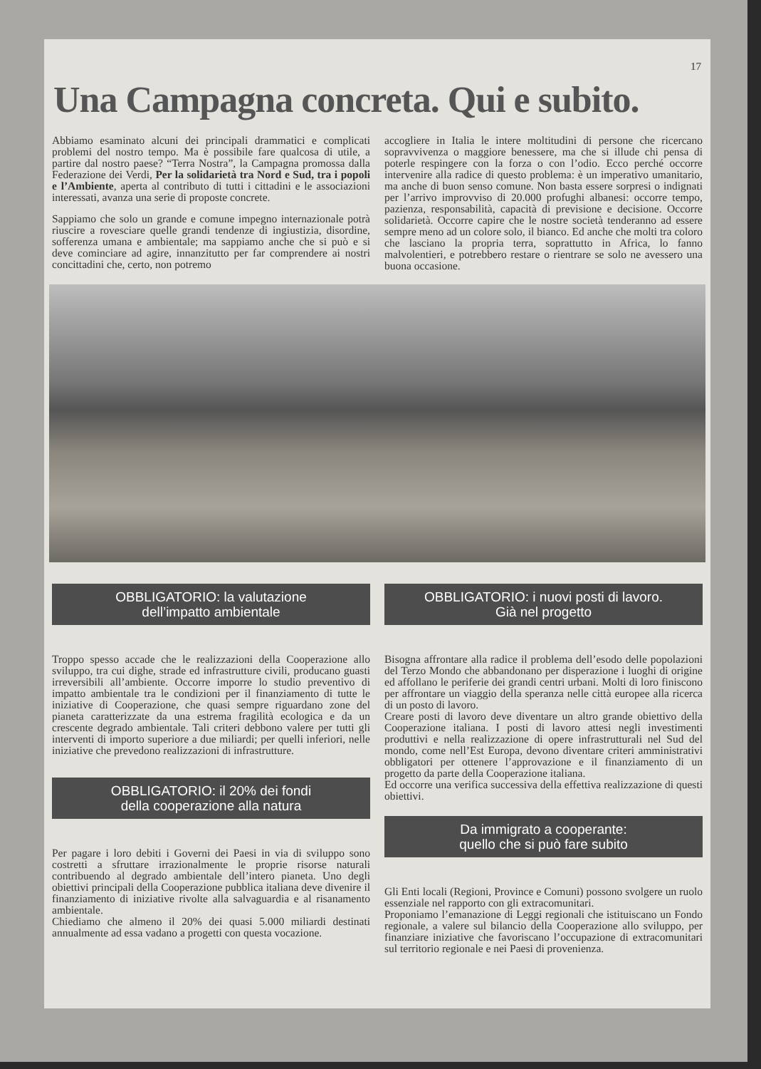17
Una Campagna concreta. Qui e subito.
Abbiamo esaminato alcuni dei principali drammatici e complicati problemi del nostro tempo. Ma è possibile fare qualcosa di utile, a partire dal nostro paese? “Terra Nostra”, la Campagna promossa dalla Federazione dei Verdi, Per la solidarietà tra Nord e Sud, tra i popoli e l’Ambiente, aperta al contributo di tutti i cittadini e le associazioni interessati, avanza una serie di proposte concrete.
Sappiamo che solo un grande e comune impegno internazionale potrà riuscire a rovesciare quelle grandi tendenze di ingiustizia, disordine, sofferenza umana e ambientale; ma sappiamo anche che si può e si deve cominciare ad agire, innanzitutto per far comprendere ai nostri concittadini che, certo, non potremo
accogliere in Italia le intere moltitudini di persone che ricercano sopravvivenza o maggiore benessere, ma che si illude chi pensa di poterle respingere con la forza o con l’odio. Ecco perché occorre intervenire alla radice di questo problema: è un imperativo umanitario, ma anche di buon senso comune. Non basta essere sorpresi o indignati per l’arrivo improvviso di 20.000 profughi albanesi: occorre tempo, pazienza, responsabilità, capacità di previsione e decisione. Occorre solidarietà. Occorre capire che le nostre società tenderanno ad essere sempre meno ad un colore solo, il bianco. Ed anche che molti tra coloro che lasciano la propria terra, soprattutto in Africa, lo fanno malvolentieri, e potrebbero restare o rientrare se solo ne avessero una buona occasione.
OBBLIGATORIO: la valutazione
dell’impatto ambientale
Troppo spesso accade che le realizzazioni della Cooperazione allo sviluppo, tra cui dighe, strade ed infrastrutture civili, producano guasti irreversibili all’ambiente. Occorre imporre lo studio preventivo di impatto ambientale tra le condizioni per il finanziamento di tutte le iniziative di Cooperazione, che quasi sempre riguardano zone del pianeta caratterizzate da una estrema fragilità ecologica e da un crescente degrado ambientale. Tali criteri debbono valere per tutti gli interventi di importo superiore a due miliardi; per quelli inferiori, nelle iniziative che prevedono realizzazioni di infrastrutture.
OBBLIGATORIO: il 20% dei fondi
della cooperazione alla natura
Per pagare i loro debiti i Governi dei Paesi in via di sviluppo sono costretti a sfruttare irrazionalmente le proprie risorse naturali contribuendo al degrado ambientale dell’intero pianeta. Uno degli obiettivi principali della Cooperazione pubblica italiana deve divenire il finanziamento di iniziative rivolte alla salvaguardia e al risanamento ambientale.
Chiediamo che almeno il 20% dei quasi 5.000 miliardi destinati annualmente ad essa vadano a progetti con questa vocazione.
OBBLIGATORIO: i nuovi posti di lavoro.
Già nel progetto
Bisogna affrontare alla radice il problema dell’esodo delle popolazioni del Terzo Mondo che abbandonano per disperazione i luoghi di origine ed affollano le periferie dei grandi centri urbani. Molti di loro finiscono per affrontare un viaggio della speranza nelle città europee alla ricerca di un posto di lavoro.
Creare posti di lavoro deve diventare un altro grande obiettivo della Cooperazione italiana. I posti di lavoro attesi negli investimenti produttivi e nella realizzazione di opere infrastrutturali nel Sud del mondo, come nell’Est Europa, devono diventare criteri amministrativi obbligatori per ottenere l’approvazione e il finanziamento di un progetto da parte della Cooperazione italiana.
Ed occorre una verifica successiva della effettiva realizzazione di questi obiettivi.
Da immigrato a cooperante:
quello che si può fare subito
Gli Enti locali (Regioni, Province e Comuni) possono svolgere un ruolo essenziale nel rapporto con gli extracomunitari.
Proponiamo l’emanazione di Leggi regionali che istituiscano un Fondo regionale, a valere sul bilancio della Cooperazione allo sviluppo, per finanziare iniziative che favoriscano l’occupazione di extracomunitari sul territorio regionale e nei Paesi di provenienza.